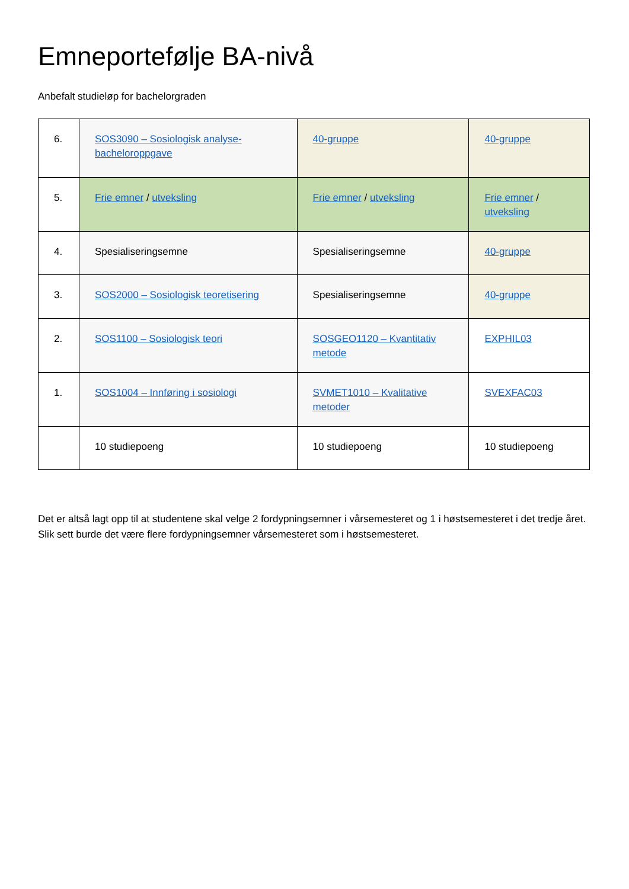Emneportefølje BA-nivå
Anbefalt studieløp for bachelorgraden
| 6. | SOS3090 – Sosiologisk analyse-bacheloroppgave | 40-gruppe | 40-gruppe |
| 5. | Frie emner / utveksling | Frie emner / utveksling | Frie emner / utveksling |
| 4. | Spesialiseringsemne | Spesialiseringsemne | 40-gruppe |
| 3. | SOS2000 – Sosiologisk teoretisering | Spesialiseringsemne | 40-gruppe |
| 2. | SOS1100 – Sosiologisk teori | SOSGEO1120 – Kvantitativ metode | EXPHIL03 |
| 1. | SOS1004 – Innføring i sosiologi | SVMET1010 – Kvalitative metoder | SVEXFAC03 |
| | 10 studiepoeng | 10 studiepoeng | 10 studiepoeng |
Det er altså lagt opp til at studentene skal velge 2 fordypningsemner i vårsemesteret og 1 i høstsemesteret i det tredje året. Slik sett burde det være flere fordypningsemner vårsemesteret som i høstsemesteret.